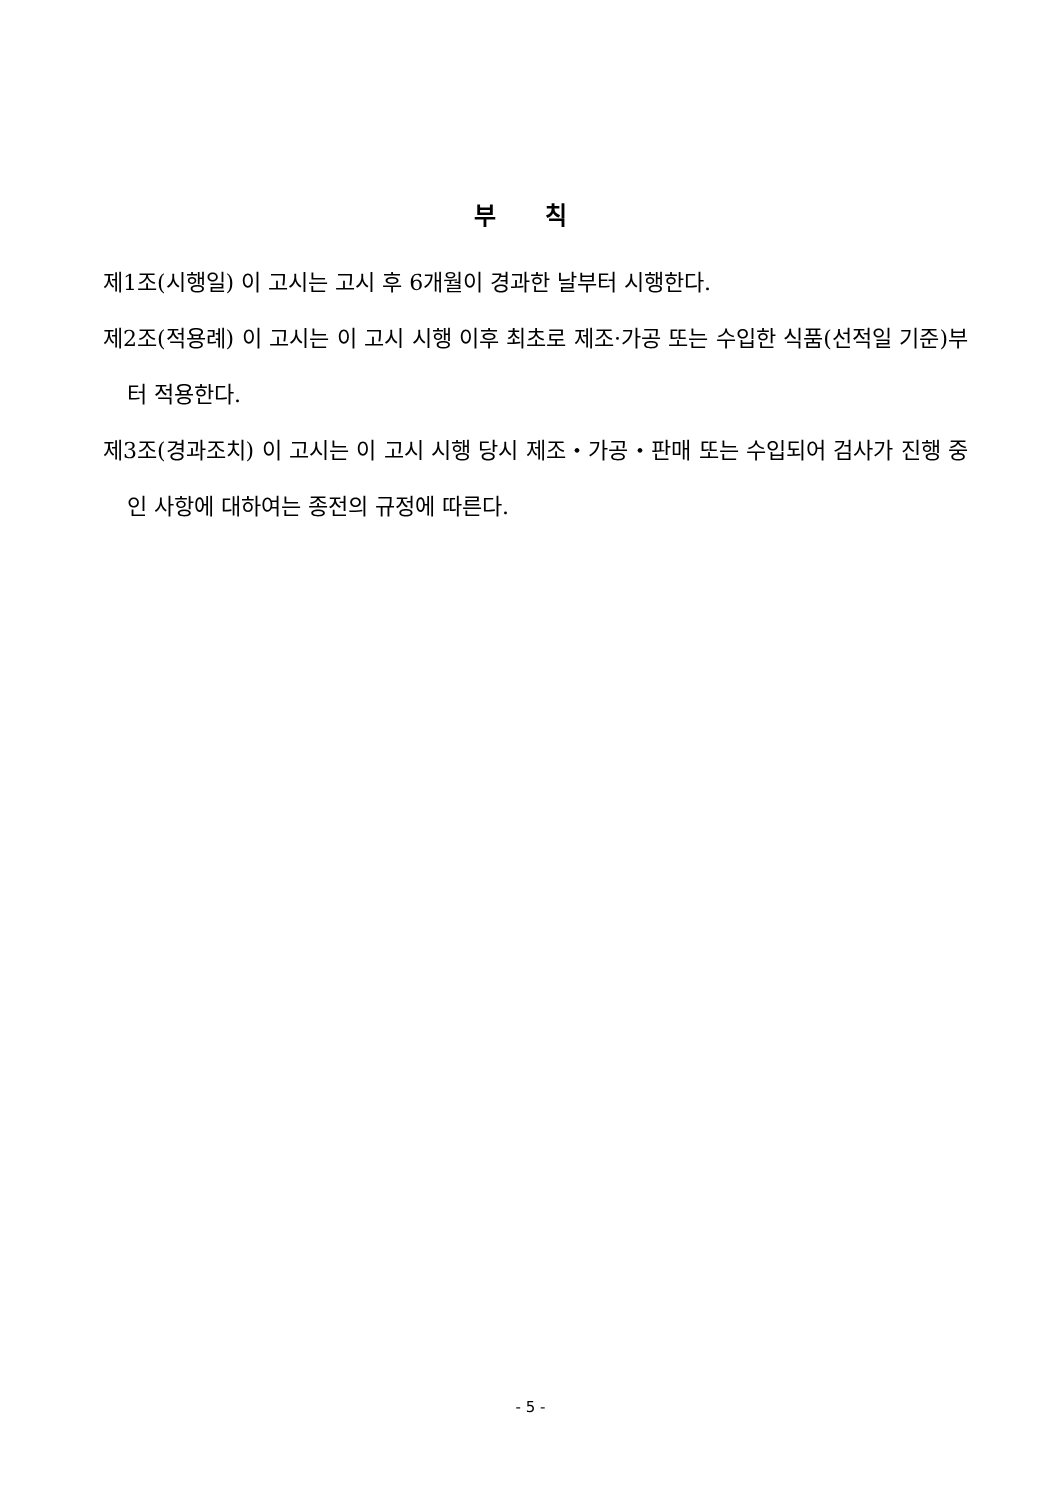부 칙
제1조(시행일) 이 고시는 고시 후 6개월이 경과한 날부터 시행한다.
제2조(적용례) 이 고시는 이 고시 시행 이후 최초로 제조·가공 또는 수입한 식품(선적일 기준)부터 적용한다.
제3조(경과조치) 이 고시는 이 고시 시행 당시 제조・가공・판매 또는 수입되어 검사가 진행 중인 사항에 대하여는 종전의 규정에 따른다.
- 5 -